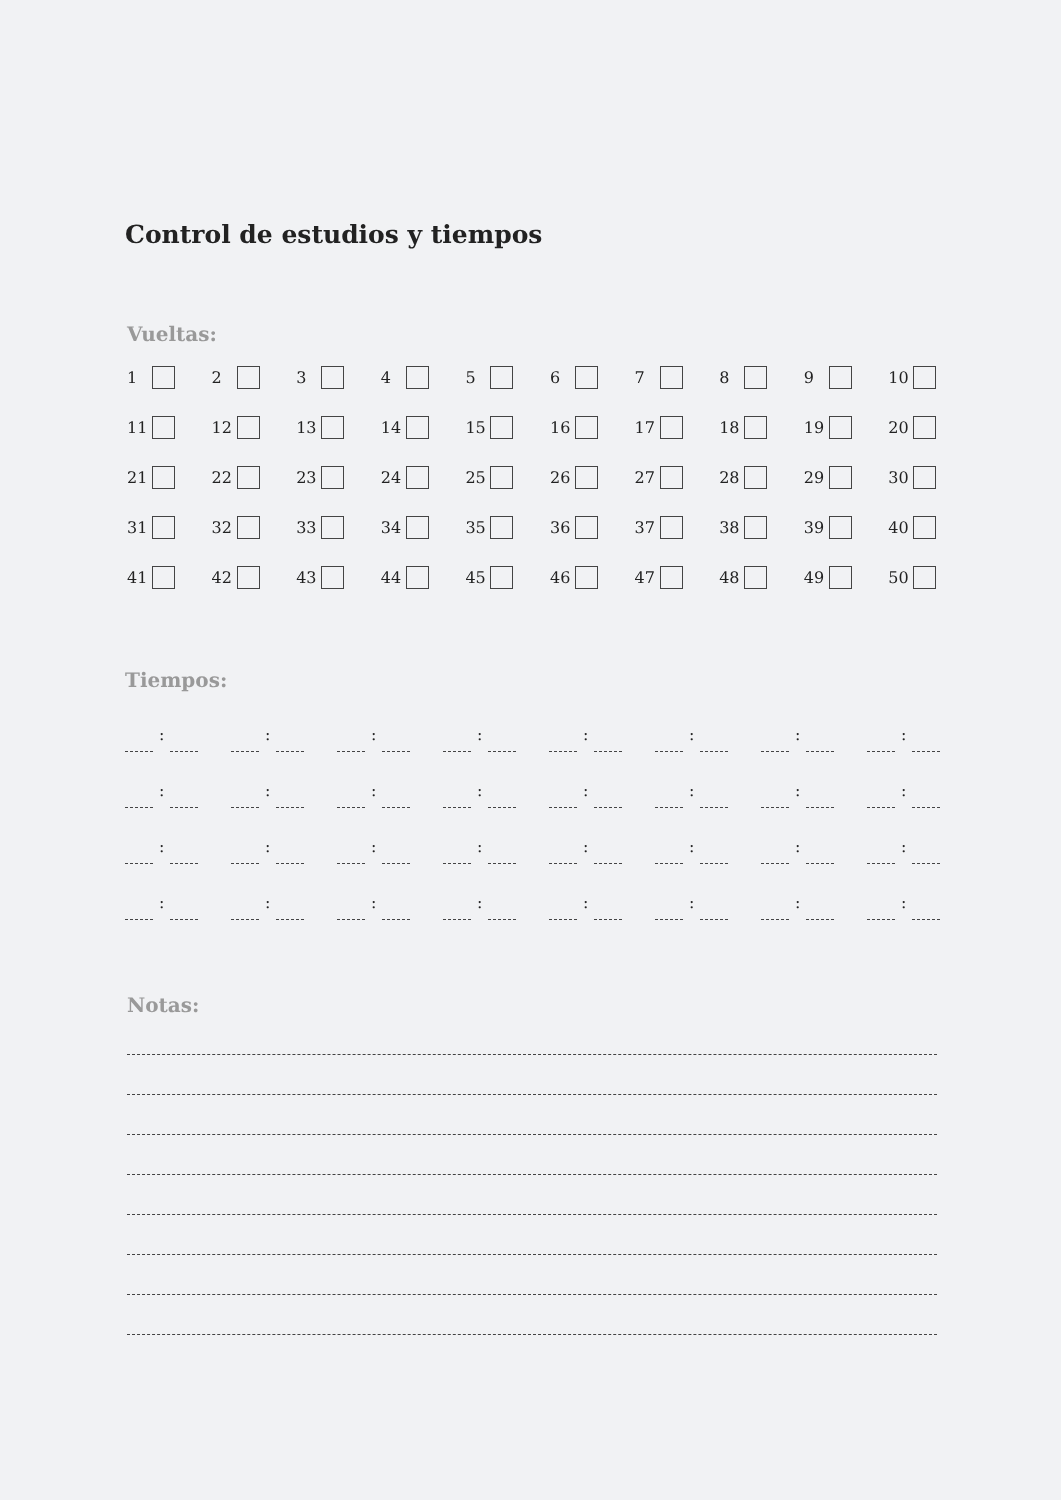Control de estudios y tiempos
Vueltas:
1
2
3
4
5
6
7
8
9
10
11
12
13
14
15
16
17
18
19
20
21
22
23
24
25
26
27
28
29
30
31
32
33
34
35
36
37
38
39
40
41
42
43
44
45
46
47
48
49
50
Tiempos:
:
:
:
:
:
:
:
:
:
:
:
:
:
:
:
:
:
:
:
:
:
:
:
:
:
:
:
:
:
:
:
:
Notas: